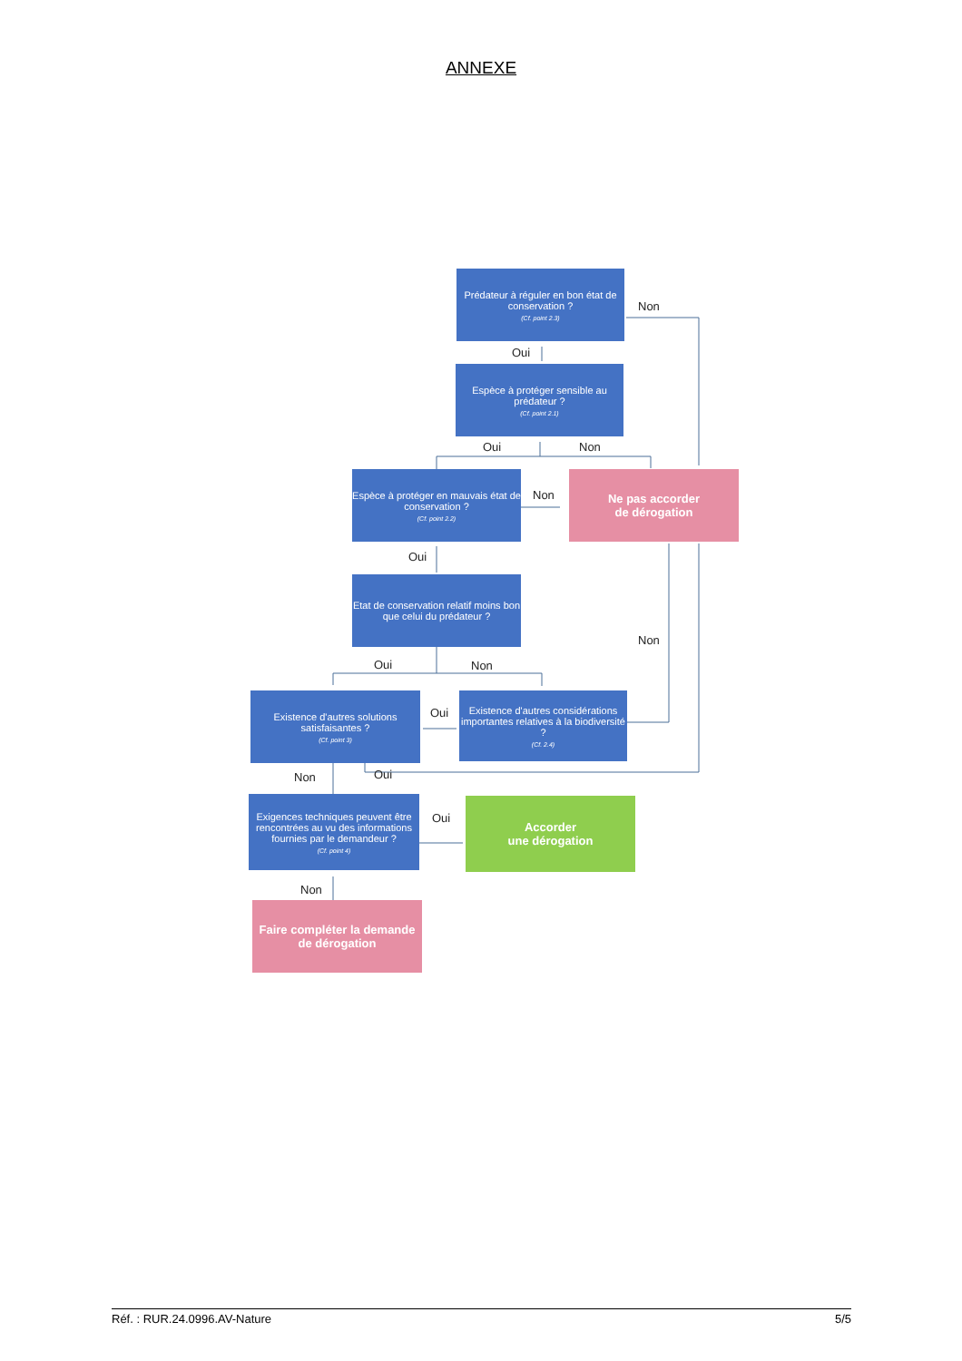ANNEXE
Prédateur à réguler en bon état de conservation ?
(Cf. point 2.3)
Non
Oui
Espèce à protéger sensible au prédateur ?
(Cf. point 2.1)
Oui Non
Espèce à protéger en mauvais état de conservation ?
(Cf. point 2.2)
Non
Ne pas accorder
de dérogation
Oui
Etat de conservation relatif moins bon que celui du prédateur ?
Non
Oui Non
Existence d'autres solutions satisfaisantes ?
(Cf. point 3)
Oui
Existence d'autres considérations importantes relatives à la biodiversité ?
(Cf. 2.4)
Non Oui
Exigences techniques peuvent être rencontrées au vu des informations fournies par le demandeur ?
(Cf. point 4)
Oui
Accorder
une dérogation
Non
Faire compléter la demande de dérogation
Réf. : RUR.24.0996.AV-Nature 5/5